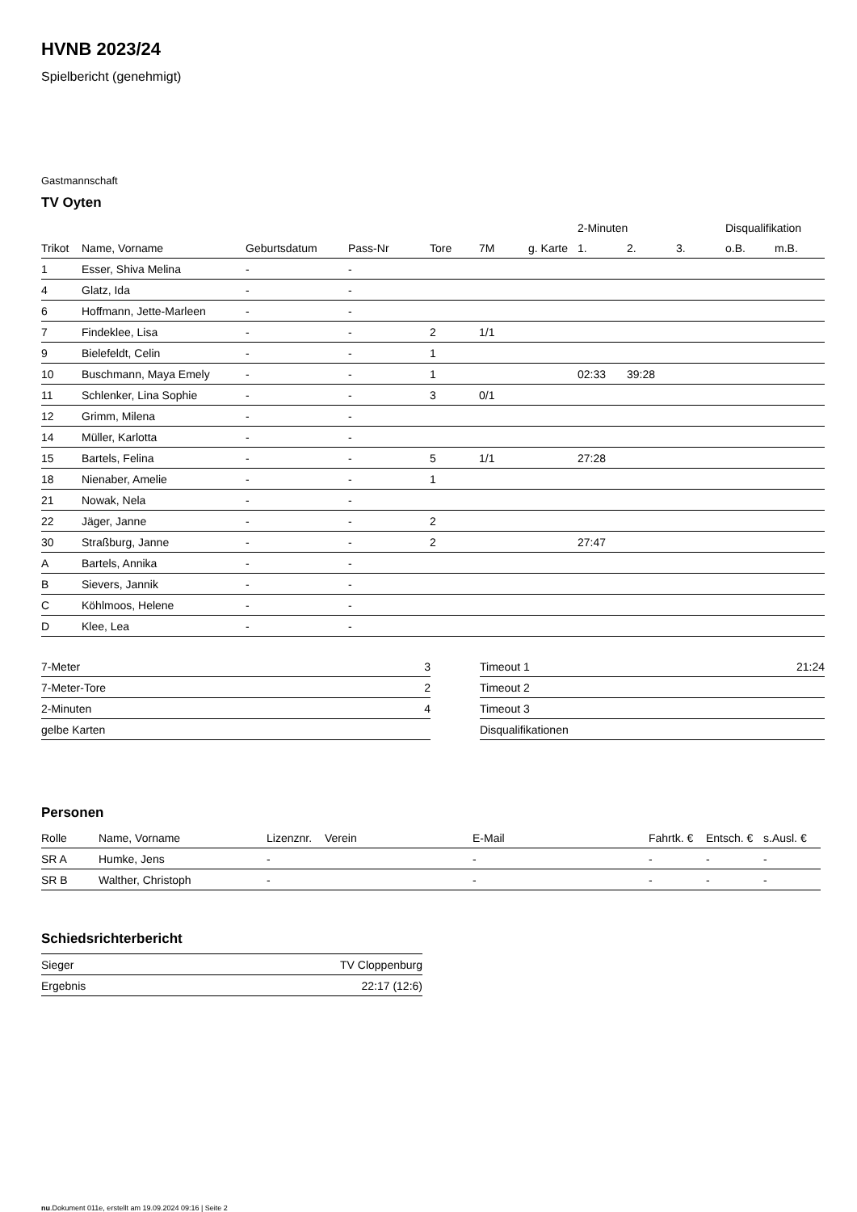HVNB 2023/24
Spielbericht (genehmigt)
Gastmannschaft
TV Oyten
| | | | | | | | 2-Minuten | | | Disqualifikation | |
| --- | --- | --- | --- | --- | --- | --- | --- | --- | --- | --- | --- |
| Trikot | Name, Vorname | Geburtsdatum | Pass-Nr | Tore | 7M | g. Karte | 1. | 2. | 3. | o.B. | m.B. |
| 1 | Esser, Shiva Melina | - | - | | | | | | | | |
| 4 | Glatz, Ida | - | - | | | | | | | | |
| 6 | Hoffmann, Jette-Marleen | - | - | | | | | | | | |
| 7 | Findeklee, Lisa | - | - | 2 | 1/1 | | | | | | |
| 9 | Bielefeldt, Celin | - | - | 1 | | | | | | | |
| 10 | Buschmann, Maya Emely | - | - | 1 | | | 02:33 | 39:28 | | | |
| 11 | Schlenker, Lina Sophie | - | - | 3 | 0/1 | | | | | | |
| 12 | Grimm, Milena | - | - | | | | | | | | |
| 14 | Müller, Karlotta | - | - | | | | | | | | |
| 15 | Bartels, Felina | - | - | 5 | 1/1 | | 27:28 | | | | |
| 18 | Nienaber, Amelie | - | - | 1 | | | | | | | |
| 21 | Nowak, Nela | - | - | | | | | | | | |
| 22 | Jäger, Janne | - | - | 2 | | | | | | | |
| 30 | Straßburg, Janne | - | - | 2 | | | 27:47 | | | | |
| A | Bartels, Annika | - | - | | | | | | | | |
| B | Sievers, Jannik | - | - | | | | | | | | |
| C | Köhlmoos, Helene | - | - | | | | | | | | |
| D | Klee, Lea | - | - | | | | | | | | |
| 7-Meter | 3 |
| 7-Meter-Tore | 2 |
| 2-Minuten | 4 |
| gelbe Karten | |
| Timeout 1 | 21:24 |
| Timeout 2 | |
| Timeout 3 | |
| Disqualifikationen | |
Personen
| Rolle | Name, Vorname | Lizenznr. | Verein | E-Mail | Fahrtk. € | Entsch. € | s.Ausl. € |
| --- | --- | --- | --- | --- | --- | --- | --- |
| SR A | Humke, Jens | - | | - | - | - | - |
| SR B | Walther, Christoph | - | | - | - | - | - |
Schiedsrichterbericht
| Sieger | TV Cloppenburg |
| Ergebnis | 22:17 (12:6) |
nu.Dokument 011e, erstellt am 19.09.2024 09:16 | Seite 2